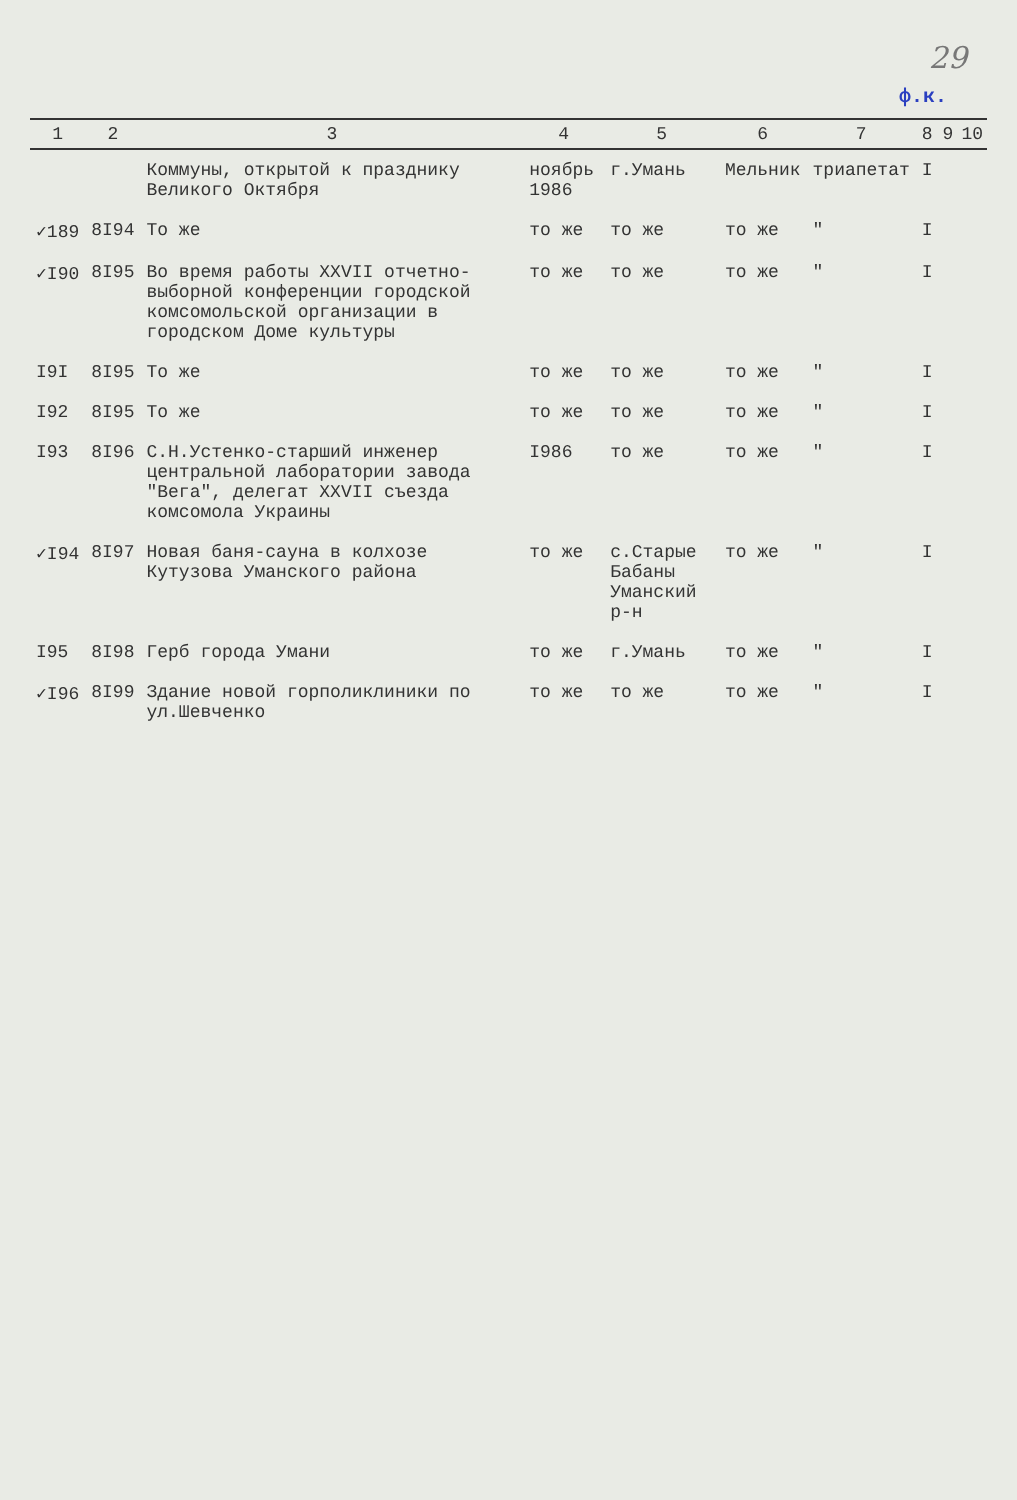29
ф.к.
| 1 | 2 | 3 | 4 | 5 | 6 | 7 | 8 | 9 | 10 |
| --- | --- | --- | --- | --- | --- | --- | --- | --- | --- |
| | | Коммуны, открытой к празднику Великого Октября | ноябрь 1986 | г.Умань | Мельник | триапетат | I | | |
| ✓189 | 8I94 | То же | то же | то же | то же | " | I | | |
| ✓I90 | 8I95 | Во время работы XXVII отчетно-выборной конференции городской комсомольской организации в городском Доме культуры | то же | то же | то же | " | I | | |
| I9I | 8I95 | То же | то же | то же | то же | " | I | | |
| I92 | 8I95 | То же | то же | то же | то же | " | I | | |
| I93 | 8I96 | С.Н.Устенко-старший инженер центральной лаборатории завода "Вега", делегат XXVII съезда комсомола Украины | I986 | то же | то же | " | I | | |
| ✓I94 | 8I97 | Новая баня-сауна в колхозе Кутузова Уманского района | то же | с.Старые Бабаны Уманский р-н | то же | " | I | | |
| I95 | 8I98 | Герб города Умани | то же | г.Умань | то же | " | I | | |
| ✓I96 | 8I99 | Здание новой горполиклиники по ул.Шевченко | то же | то же | то же | " | I | | |